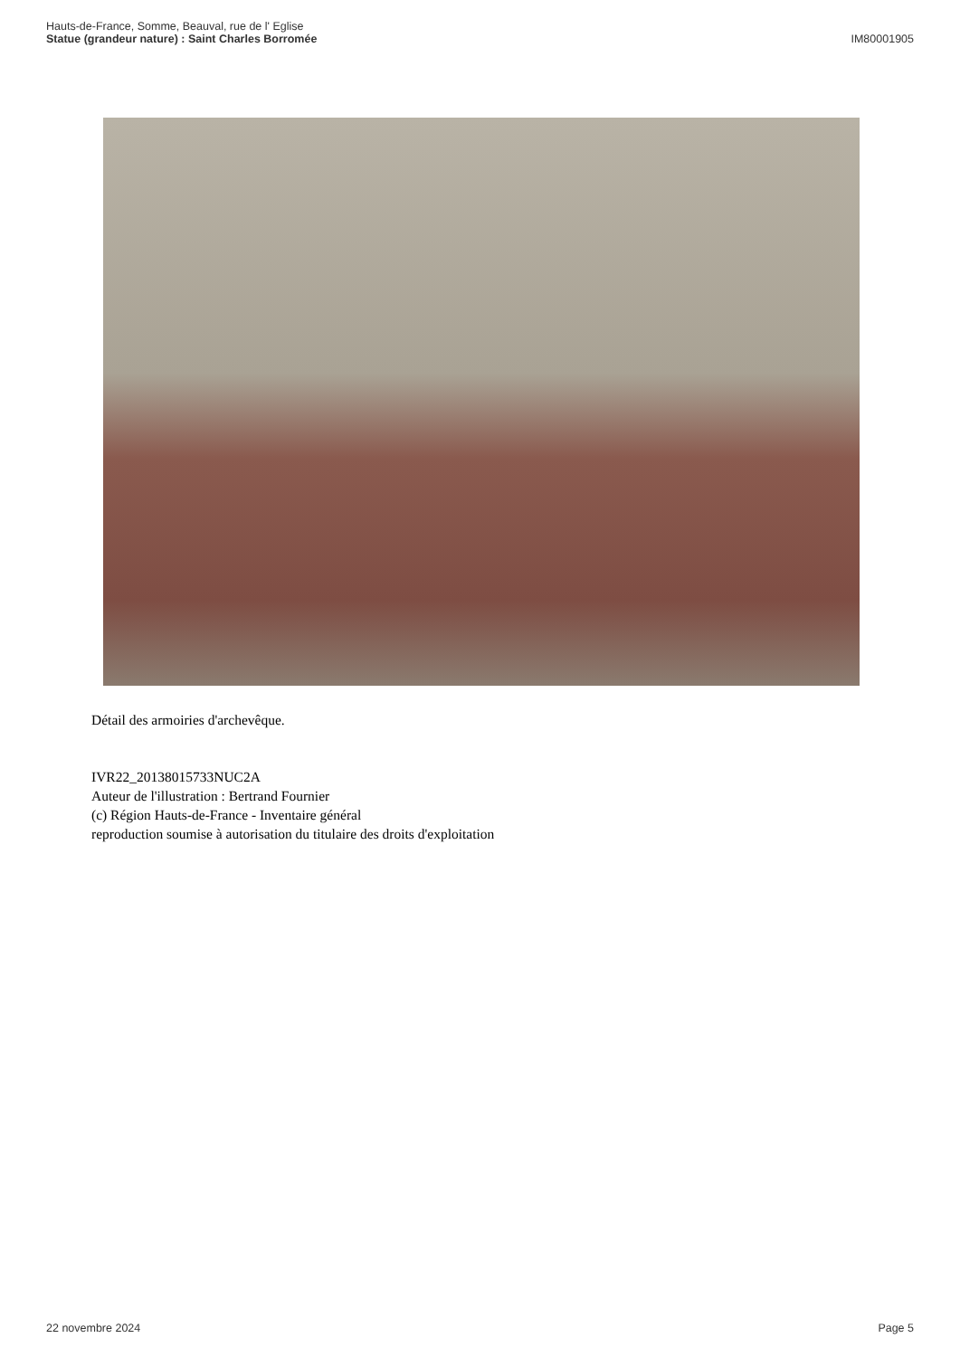Hauts-de-France, Somme, Beauval, rue de l' Eglise
Statue (grandeur nature) : Saint Charles Borromée
IM80001905
Détail des armoiries d'archevêque.
IVR22_20138015733NUC2A
Auteur de l'illustration : Bertrand Fournier
(c) Région Hauts-de-France - Inventaire général
reproduction soumise à autorisation du titulaire des droits d'exploitation
22 novembre 2024 Page 5